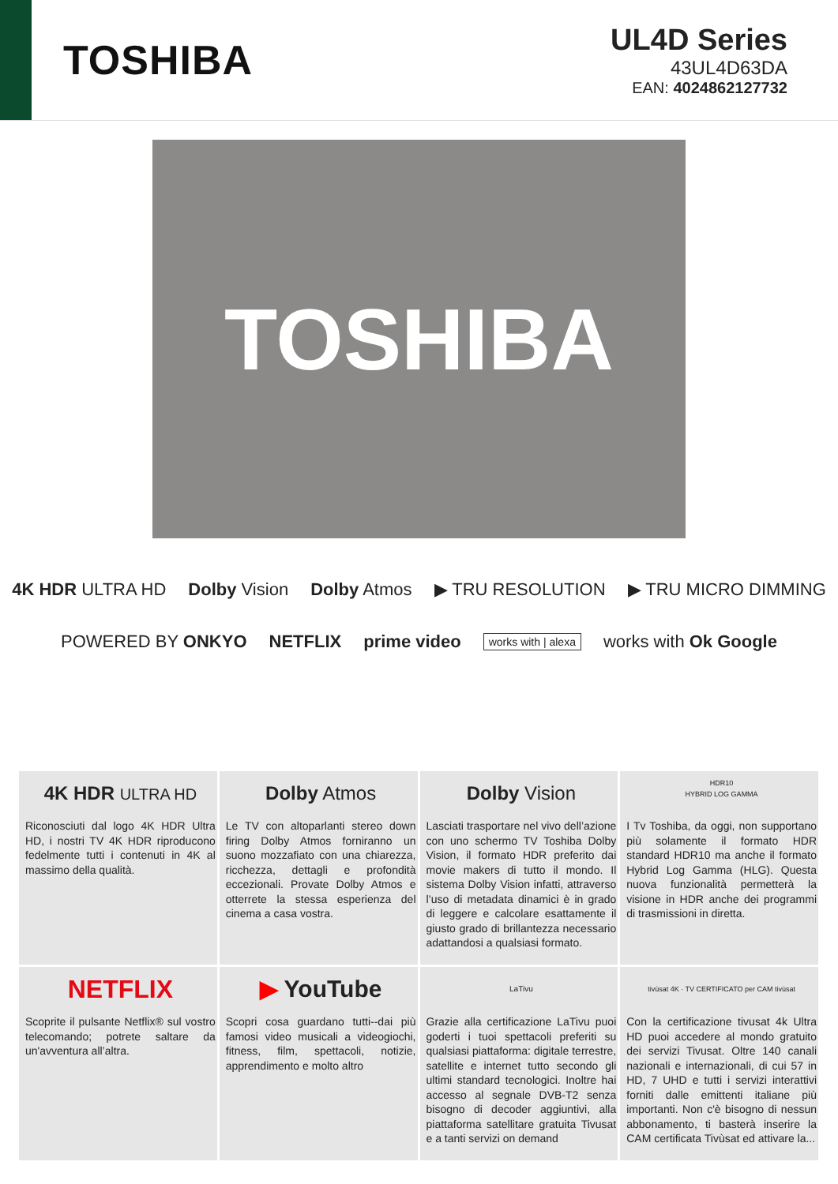TOSHIBA
UL4D Series
43UL4D63DA
EAN: 4024862127732
TOSHIBA
4K HDR ULTRA HD Dolby Vision Dolby Atmos ▶ TRU RESOLUTION ▶ TRU MICRO DIMMING
POWERED BY ONKYO NETFLIX prime video works with | alexa works with Ok Google
4K HDR ULTRA HD
Riconosciuti dal logo 4K HDR Ultra HD, i nostri TV 4K HDR riproducono fedelmente tutti i contenuti in 4K al massimo della qualità.
Dolby Atmos
Le TV con altoparlanti stereo down firing Dolby Atmos forniranno un suono mozzafiato con una chiarezza, ricchezza, dettagli e profondità eccezionali. Provate Dolby Atmos e otterrete la stessa esperienza del cinema a casa vostra.
Dolby Vision
Lasciati trasportare nel vivo dell’azione con uno schermo TV Toshiba Dolby Vision, il formato HDR preferito dai movie makers di tutto il mondo. Il sistema Dolby Vision infatti, attraverso l’uso di metadata dinamici è in grado di leggere e calcolare esattamente il giusto grado di brillantezza necessario adattandosi a qualsiasi formato.
HDR10
HYBRID LOG GAMMA
I Tv Toshiba, da oggi, non supportano più solamente il formato HDR standard HDR10 ma anche il formato Hybrid Log Gamma (HLG). Questa nuova funzionalità permetterà la visione in HDR anche dei programmi di trasmissioni in diretta.
NETFLIX
Scoprite il pulsante Netflix® sul vostro telecomando; potrete saltare da un'avventura all’altra.
▶ YouTube
Scopri cosa guardano tutti--dai più famosi video musicali a videogiochi, fitness, film, spettacoli, notizie, apprendimento e molto altro
LaTivu
Grazie alla certificazione LaTivu puoi goderti i tuoi spettacoli preferiti su qualsiasi piattaforma: digitale terrestre, satellite e internet tutto secondo gli ultimi standard tecnologici. Inoltre hai accesso al segnale DVB-T2 senza bisogno di decoder aggiuntivi, alla piattaforma satellitare gratuita Tivusat e a tanti servizi on demand
tivùsat 4K · TV CERTIFICATO per CAM tivùsat
Con la certificazione tivusat 4k Ultra HD puoi accedere al mondo gratuito dei servizi Tivusat. Oltre 140 canali nazionali e internazionali, di cui 57 in HD, 7 UHD e tutti i servizi interattivi forniti dalle emittenti italiane più importanti. Non c'è bisogno di nessun abbonamento, ti basterà inserire la CAM certificata Tivùsat ed attivare la...